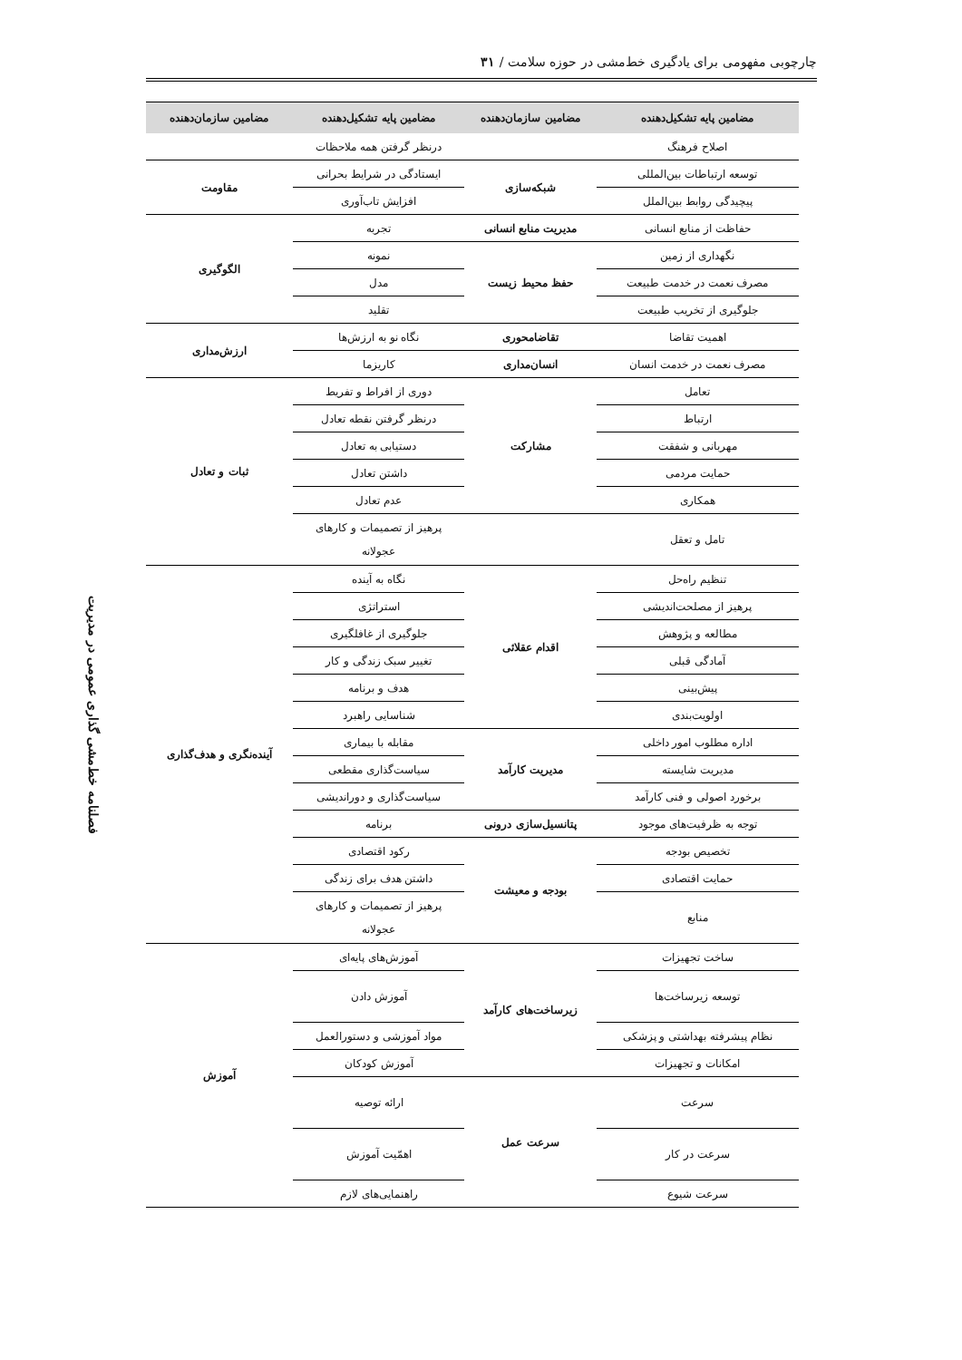چارچوبی مفهومی برای یادگیری خط‌مشی در حوزه سلامت / ۳۱
| مضامین پایه تشکیل‌دهنده | مضامین سازمان‌دهنده | مضامین پایه تشکیل‌دهنده | مضامین سازمان‌دهنده |
| --- | --- | --- | --- |
| اصلاح فرهنگ | | درنظر گرفتن همه ملاحظات | |
| توسعه ارتباطات بین‌المللی | شبکه‌سازی | ایستادگی در شرایط بحرانی | مقاومت |
| پیچیدگی روابط بین‌الملل | | افزایش تاب‌آوری | |
| حفاظت از منابع انسانی | مدیریت منابع انسانی | تجربه | الگوگیری |
| نگهداری از زمین | حفظ محیط زیست | نمونه | |
| مصرف نعمت در خدمت طبیعت | | مدل | |
| جلوگیری از تخریب طبیعت | | تقلید | |
| اهمیت تقاضا | تقاضامحوری | نگاه نو به ارزش‌ها | ارزش‌مداری |
| مصرف نعمت در خدمت انسان | انسان‌مداری | کاریزما | |
| تعامل | مشارکت | دوری از افراط و تفریط | ثبات و تعادل |
| ارتباط | | درنظر گرفتن نقطه تعادل | |
| مهربانی و شفقت | | دستیابی به تعادل | |
| حمایت مردمی | | داشتن تعادل | |
| همکاری | | عدم تعادل | |
| تامل و تعقل | | پرهیز از تصمیمات و کارهای عجولانه | |
| تنظیم راه‌حل | اقدام عقلائی | نگاه به آینده | آینده‌نگری و هدف‌گذاری |
| پرهیز از مصلحت‌اندیشی | | استراتژی | |
| مطالعه و پژوهش | | جلوگیری از غافلگیری | |
| آمادگی قبلی | | تغییر سبک زندگی و کار | |
| پیش‌بینی | | هدف و برنامه | |
| اولویت‌بندی | | شناسایی راهبرد | |
| اداره مطلوب امور داخلی | مدیریت کارآمد | مقابله با بیماری | |
| مدیریت شایسته | | سیاست‌گذاری مقطعی | |
| برخورد اصولی و فنی کارآمد | | سیاست‌گذاری و دوراندیشی | |
| توجه به ظرفیت‌های موجود | پتانسیل‌سازی درونی | برنامه | |
| تخصیص بودجه | بودجه و معیشت | رکود اقتصادی | |
| حمایت اقتصادی | | داشتن هدف برای زندگی | |
| منابع | | پرهیز از تصمیمات و کارهای عجولانه | |
| ساخت تجهیزات | زیرساخت‌های کارآمد | آموزش‌های پایه‌ای | آموزش |
| توسعه زیرساخت‌ها | | آموزش دادن | |
| نظام پیشرفته بهداشتی و پزشکی | | مواد آموزشی و دستورالعمل | |
| امکانات و تجهیزات | | آموزش کودکان | |
| سرعت | سرعت عمل | ارائه توصیه | |
| سرعت در کار | | اهمّیت آموزش | |
| سرعت شیوع | | راهنمایی‌های لازم | |
فصلنامه خط‌مشی گذاری عمومی در مدیریت